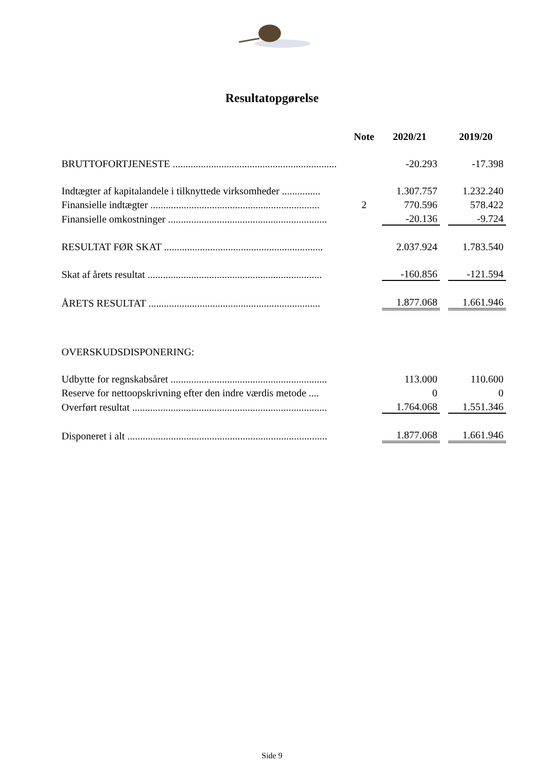Resultatopgørelse
| | Note | 2020/21 | | 2019/20 |
| --- | --- | --- | --- | --- |
| BRUTTOFORTJENESTE ................................................................ | | -20.293 | | -17.398 |
| Indtægter af kapitalandele i tilknyttede virksomheder ............... | | 1.307.757 | | 1.232.240 |
| Finansielle indtægter .................................................................. | 2 | 770.596 | | 578.422 |
| Finansielle omkostninger .............................................................. | | -20.136 | | -9.724 |
| RESULTAT FØR SKAT .............................................................. | | 2.037.924 | | 1.783.540 |
| Skat af årets resultat .................................................................... | | -160.856 | | -121.594 |
| ÅRETS RESULTAT ................................................................... | | 1.877.068 | | 1.661.946 |
| OVERSKUDSDISPONERING: | | | | |
| Udbytte for regnskabsåret ............................................................. | | 113.000 | | 110.600 |
| Reserve for nettoopskrivning efter den indre værdis metode .... | | 0 | | 0 |
| Overført resultat ............................................................................ | | 1.764.068 | | 1.551.346 |
| Disponeret i alt .............................................................................. | | 1.877.068 | | 1.661.946 |
Side 9